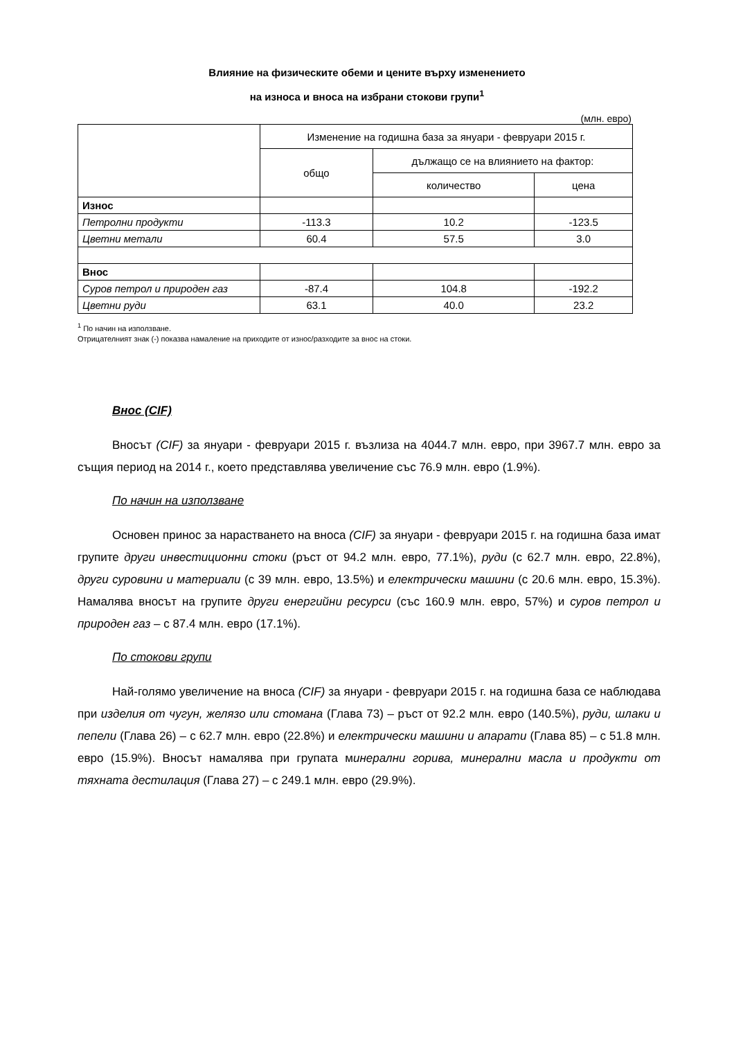Влияние на физическите обеми и цените върху изменението
на износа и вноса на избрани стокови групи<sup>1</sup>
(млн. евро)
| | Изменение на годишна база за януари - февруари 2015 г. | | |
| --- | --- | --- | --- |
| | общо | дължащо се на влиянието на фактор: | |
| | | количество | цена |
| Износ | | | |
| Петролни продукти | -113.3 | 10.2 | -123.5 |
| Цветни метали | 60.4 | 57.5 | 3.0 |
| Внос | | | |
| Суров петрол и природен газ | -87.4 | 104.8 | -192.2 |
| Цветни руди | 63.1 | 40.0 | 23.2 |
<sup>1</sup> По начин на използване.
Отрицателният знак (-) показва намаление на приходите от износ/разходите за внос на стоки.
Внос (CIF)
Вносът (CIF) за януари - февруари 2015 г. възлиза на 4044.7 млн. евро, при 3967.7 млн. евро за същия период на 2014 г., което представлява увеличение със 76.9 млн. евро (1.9%).
По начин на използване
Основен принос за нарастването на вноса (CIF) за януари - февруари 2015 г. на годишна база имат групите други инвестиционни стоки (ръст от 94.2 млн. евро, 77.1%), руди (с 62.7 млн. евро, 22.8%), други суровини и материали (с 39 млн. евро, 13.5%) и електрически машини (с 20.6 млн. евро, 15.3%). Намалява вносът на групите други енергийни ресурси (със 160.9 млн. евро, 57%) и суров петрол и природен газ – с 87.4 млн. евро (17.1%).
По стокови групи
Най-голямо увеличение на вноса (CIF) за януари - февруари 2015 г. на годишна база се наблюдава при изделия от чугун, желязо или стомана (Глава 73) – ръст от 92.2 млн. евро (140.5%), руди, шлаки и пепели (Глава 26) – с 62.7 млн. евро (22.8%) и електрически машини и апарати (Глава 85) – с 51.8 млн. евро (15.9%). Вносът намалява при групата минерални горива, минерални масла и продукти от тяхната дестилация (Глава 27) – с 249.1 млн. евро (29.9%).